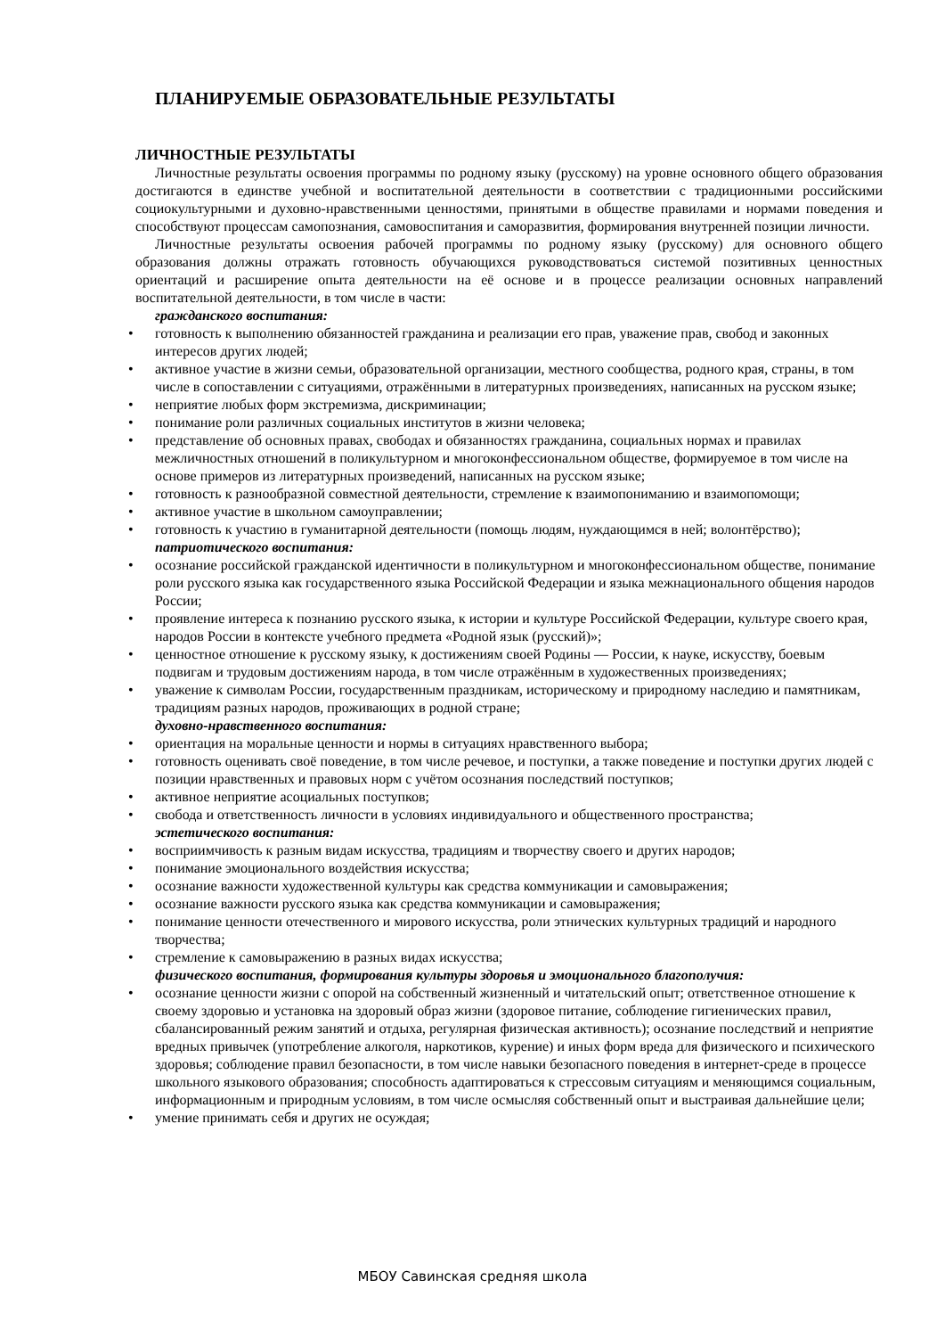ПЛАНИРУЕМЫЕ ОБРАЗОВАТЕЛЬНЫЕ РЕЗУЛЬТАТЫ
ЛИЧНОСТНЫЕ РЕЗУЛЬТАТЫ
Личностные результаты освоения программы по родному языку (русскому) на уровне основного общего образования достигаются в единстве учебной и воспитательной деятельности в соответствии с традиционными российскими социокультурными и духовно-нравственными ценностями, принятыми в обществе правилами и нормами поведения и способствуют процессам самопознания, самовоспитания и саморазвития, формирования внутренней позиции личности.
Личностные результаты освоения рабочей программы по родному языку (русскому) для основного общего образования должны отражать готовность обучающихся руководствоваться системой позитивных ценностных ориентаций и расширение опыта деятельности на её основе и в процессе реализации основных направлений воспитательной деятельности, в том числе в части:
гражданского воспитания:
• готовность к выполнению обязанностей гражданина и реализации его прав, уважение прав, свобод и законных интересов других людей;
• активное участие в жизни семьи, образовательной организации, местного сообщества, родного края, страны, в том числе в сопоставлении с ситуациями, отражёнными в литературных произведениях, написанных на русском языке;
• неприятие любых форм экстремизма, дискриминации;
• понимание роли различных социальных институтов в жизни человека;
• представление об основных правах, свободах и обязанностях гражданина, социальных нормах и правилах межличностных отношений в поликультурном и многоконфессиональном обществе, формируемое в том числе на основе примеров из литературных произведений, написанных на русском языке;
• готовность к разнообразной совместной деятельности, стремление к взаимопониманию и взаимопомощи;
• активное участие в школьном самоуправлении;
• готовность к участию в гуманитарной деятельности (помощь людям, нуждающимся в ней; волонтёрство);
патриотического воспитания:
• осознание российской гражданской идентичности в поликультурном и многоконфессиональном обществе, понимание роли русского языка как государственного языка Российской Федерации и языка межнационального общения народов России;
• проявление интереса к познанию русского языка, к истории и культуре Российской Федерации, культуре своего края, народов России в контексте учебного предмета «Родной язык (русский)»;
• ценностное отношение к русскому языку, к достижениям своей Родины — России, к науке, искусству, боевым подвигам и трудовым достижениям народа, в том числе отражённым в художественных произведениях;
• уважение к символам России, государственным праздникам, историческому и природному наследию и памятникам, традициям разных народов, проживающих в родной стране;
духовно-нравственного воспитания:
• ориентация на моральные ценности и нормы в ситуациях нравственного выбора;
• готовность оценивать своё поведение, в том числе речевое, и поступки, а также поведение и поступки других людей с позиции нравственных и правовых норм с учётом осознания последствий поступков;
• активное неприятие асоциальных поступков;
• свобода и ответственность личности в условиях индивидуального и общественного пространства;
эстетического воспитания:
• восприимчивость к разным видам искусства, традициям и творчеству своего и других народов;
• понимание эмоционального воздействия искусства;
• осознание важности художественной культуры как средства коммуникации и самовыражения;
• осознание важности русского языка как средства коммуникации и самовыражения;
• понимание ценности отечественного и мирового искусства, роли этнических культурных традиций и народного творчества;
• стремление к самовыражению в разных видах искусства;
физического воспитания, формирования культуры здоровья и эмоционального благополучия:
• осознание ценности жизни с опорой на собственный жизненный и читательский опыт; ответственное отношение к своему здоровью и установка на здоровый образ жизни (здоровое питание, соблюдение гигиенических правил, сбалансированный режим занятий и отдыха, регулярная физическая активность); осознание последствий и неприятие вредных привычек (употребление алкоголя, наркотиков, курение) и иных форм вреда для физического и психического здоровья; соблюдение правил безопасности, в том числе навыки безопасного поведения в интернет-среде в процессе школьного языкового образования; способность адаптироваться к стрессовым ситуациям и меняющимся социальным, информационным и природным условиям, в том числе осмысляя собственный опыт и выстраивая дальнейшие цели;
• умение принимать себя и других не осуждая;
МБОУ Савинская средняя школа